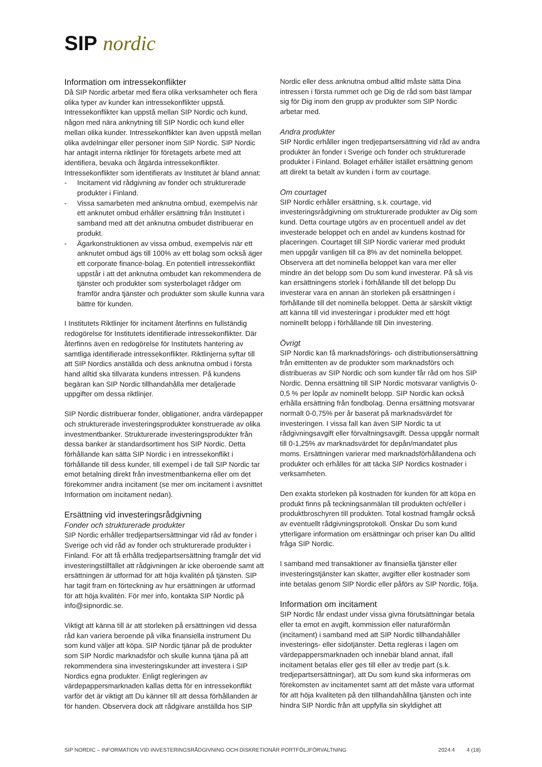SIP nordic
Information om intressekonflikter
Då SIP Nordic arbetar med flera olika verksamheter och flera olika typer av kunder kan intressekonflikter uppstå. Intressekonflikter kan uppstå mellan SIP Nordic och kund, någon med nära anknytning till SIP Nordic och kund eller mellan olika kunder. Intressekonflikter kan även uppstå mellan olika avdelningar eller personer inom SIP Nordic. SIP Nordic har antagit interna riktlinjer för företagets arbete med att identifiera, bevaka och åtgärda intressekonflikter. Intressekonflikter som identifierats av Institutet är bland annat:
- Incitament vid rådgivning av fonder och strukturerade produkter i Finland.
- Vissa samarbeten med anknutna ombud, exempelvis när ett anknutet ombud erhåller ersättning från Institutet i samband med att det anknutna ombudet distribuerar en produkt.
- Ägarkonstruktionen av vissa ombud, exempelvis när ett anknutet ombud ägs till 100% av ett bolag som också äger ett corporate finance-bolag. En potentiell intressekonflikt uppstår i att det anknutna ombudet kan rekommendera de tjänster och produkter som systerbolaget rådger om framför andra tjänster och produkter som skulle kunna vara bättre för kunden.
I Institutets Riktlinjer för incitament återfinns en fullständig redogörelse för Institutets identifierade intressekonflikter. Där återfinns även en redogörelse för Institutets hantering av samtliga identifierade intressekonflikter. Riktlinjerna syftar till att SIP Nordics anställda och dess anknutna ombud i första hand alltid ska tillvarata kundens intressen. På kundens begäran kan SIP Nordic tillhandahålla mer detaljerade uppgifter om dessa riktlinjer.
SIP Nordic distribuerar fonder, obligationer, andra värdepapper och strukturerade investeringsprodukter konstruerade av olika investmentbanker. Strukturerade investeringsprodukter från dessa banker är standardsortiment hos SIP Nordic. Detta förhållande kan sätta SIP Nordic i en intressekonflikt i förhållande till dess kunder, till exempel i de fall SIP Nordic tar emot betalning direkt från investmentbankerna eller om det förekommer andra incitament (se mer om incitament i avsnittet Information om incitament nedan).
Ersättning vid investeringsrådgivning
Fonder och strukturerade produkter
SIP Nordic erhåller tredjepartsersättningar vid råd av fonder i Sverige och vid råd av fonder och strukturerade produkter i Finland. För att få erhålla tredjepartsersättning framgår det vid investeringstillfället att rådgivningen är icke oberoende samt att ersättningen är utformad för att höja kvalitén på tjänsten. SIP har tagit fram en förteckning av hur ersättningen är utformad för att höja kvalitén. För mer info, kontakta SIP Nordic på info@sipnordic.se.
Viktigt att känna till är att storleken på ersättningen vid dessa råd kan variera beroende på vilka finansiella instrument Du som kund väljer att köpa. SIP Nordic tjänar på de produkter som SIP Nordic marknadsför och skulle kunna tjäna på att rekommendera sina investeringskunder att investera i SIP Nordics egna produkter. Enligt regleringen av värdepappersmarknaden kallas detta för en intressekonflikt varför det är viktigt att Du känner till att dessa förhållanden är för handen. Observera dock att rådgivare anställda hos SIP
Nordic eller dess anknutna ombud alltid måste sätta Dina intressen i första rummet och ge Dig de råd som bäst lämpar sig för Dig inom den grupp av produkter som SIP Nordic arbetar med.
Andra produkter
SIP Nordic erhåller ingen tredjepartsersättning vid råd av andra produkter än fonder i Sverige och fonder och strukturerade produkter i Finland. Bolaget erhåller istället ersättning genom att direkt ta betalt av kunden i form av courtage.
Om courtaget
SIP Nordic erhåller ersättning, s.k. courtage, vid investeringsrådgivning om strukturerade produkter av Dig som kund. Detta courtage utgörs av en procentuell andel av det investerade beloppet och en andel av kundens kostnad för placeringen. Courtaget till SIP Nordic varierar med produkt men uppgår vanligen till ca 8% av det nominella beloppet. Observera att det nominella beloppet kan vara mer eller mindre än det belopp som Du som kund investerar. På så vis kan ersättningens storlek i förhållande till det belopp Du investerar vara en annan än storleken på ersättningen i förhållande till det nominella beloppet. Detta är särskilt viktigt att känna till vid investeringar i produkter med ett högt nominellt belopp i förhållande till Din investering.
Övrigt
SIP Nordic kan få marknadsförings- och distributionsersättning från emittenten av de produkter som marknadsförs och distribueras av SIP Nordic och som kunder får råd om hos SIP Nordic. Denna ersättning till SIP Nordic motsvarar vanligtvis 0-0,5 % per löpår av nominellt belopp. SIP Nordic kan också erhålla ersättning från fondbolag. Denna ersättning motsvarar normalt 0-0,75% per år baserat på marknadsvärdet för investeringen. I vissa fall kan även SIP Nordic ta ut rådgivningsavgift eller förvaltningsavgift. Dessa uppgår normalt till 0-1,25% av marknadsvärdet för depån/mandatet plus moms. Ersättningen varierar med marknadsförhållandena och produkter och erhålles för att täcka SIP Nordics kostnader i verksamheten.
Den exakta storleken på kostnaden för kunden för att köpa en produkt finns på teckningsanmälan till produkten och/eller i produktbroschyren till produkten. Total kostnad framgår också av eventuellt rådgivningsprotokoll. Önskar Du som kund ytterligare information om ersättningar och priser kan Du alltid fråga SIP Nordic.
I samband med transaktioner av finansiella tjänster eller investeringstjänster kan skatter, avgifter eller kostnader som inte betalas genom SIP Nordic eller påförs av SIP Nordic, följa.
Information om incitament
SIP Nordic får endast under vissa givna förutsättningar betala eller ta emot en avgift, kommission eller naturaförmån (incitament) i samband med att SIP Nordic tillhandahåller investerings- eller sidotjänster. Detta regleras i lagen om värdepappersmarknaden och innebär bland annat, ifall incitament betalas eller ges till eller av tredje part (s.k. tredjepartsersättningar), att Du som kund ska informeras om förekomsten av incitamentet samt att det måste vara utformat för att höja kvaliteten på den tillhandahållna tjänsten och inte hindra SIP Nordic från att uppfylla sin skyldighet att
SIP NORDIC – INFORMATION VID INVESTERINGSRÅDGIVNING OCH DISKRETIONÄR PORTFÖLJFÖRVALTNING 2024:4 4 (18)